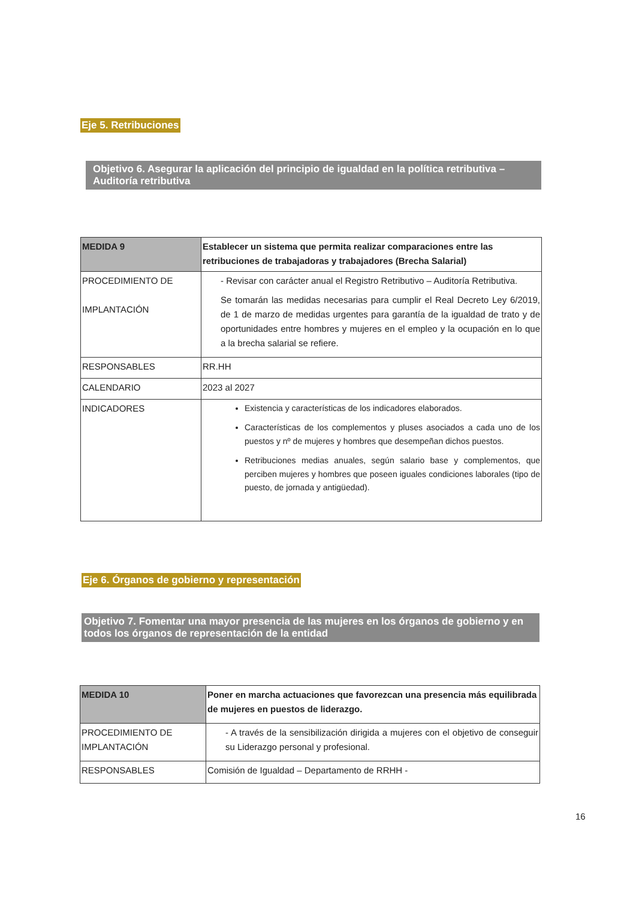Eje 5. Retribuciones
Objetivo 6. Asegurar la aplicación del principio de igualdad en la política retributiva – Auditoría retributiva
| MEDIDA 9 | Establecer un sistema que permita realizar comparaciones entre las retribuciones de trabajadoras y trabajadores (Brecha Salarial) |
| PROCEDIMIENTO DE IMPLANTACIÓN | - Revisar con carácter anual el Registro Retributivo – Auditoría Retributiva. Se tomarán las medidas necesarias para cumplir el Real Decreto Ley 6/2019, de 1 de marzo de medidas urgentes para garantía de la igualdad de trato y de oportunidades entre hombres y mujeres en el empleo y la ocupación en lo que a la brecha salarial se refiere. |
| RESPONSABLES | RR.HH |
| CALENDARIO | 2023 al 2027 |
| INDICADORES | Existencia y características de los indicadores elaborados. Características de los complementos y pluses asociados a cada uno de los puestos y nº de mujeres y hombres que desempeñan dichos puestos. Retribuciones medias anuales, según salario base y complementos, que perciben mujeres y hombres que poseen iguales condiciones laborales (tipo de puesto, de jornada y antigüedad). |
Eje 6. Órganos de gobierno y representación
Objetivo 7. Fomentar una mayor presencia de las mujeres en los órganos de gobierno y en todos los órganos de representación de la entidad
| MEDIDA 10 | Poner en marcha actuaciones que favorezcan una presencia más equilibrada de mujeres en puestos de liderazgo. |
| PROCEDIMIENTO DE IMPLANTACIÓN | - A través de la sensibilización dirigida a mujeres con el objetivo de conseguir su Liderazgo personal y profesional. |
| RESPONSABLES | Comisión de Igualdad – Departamento de RRHH - |
16